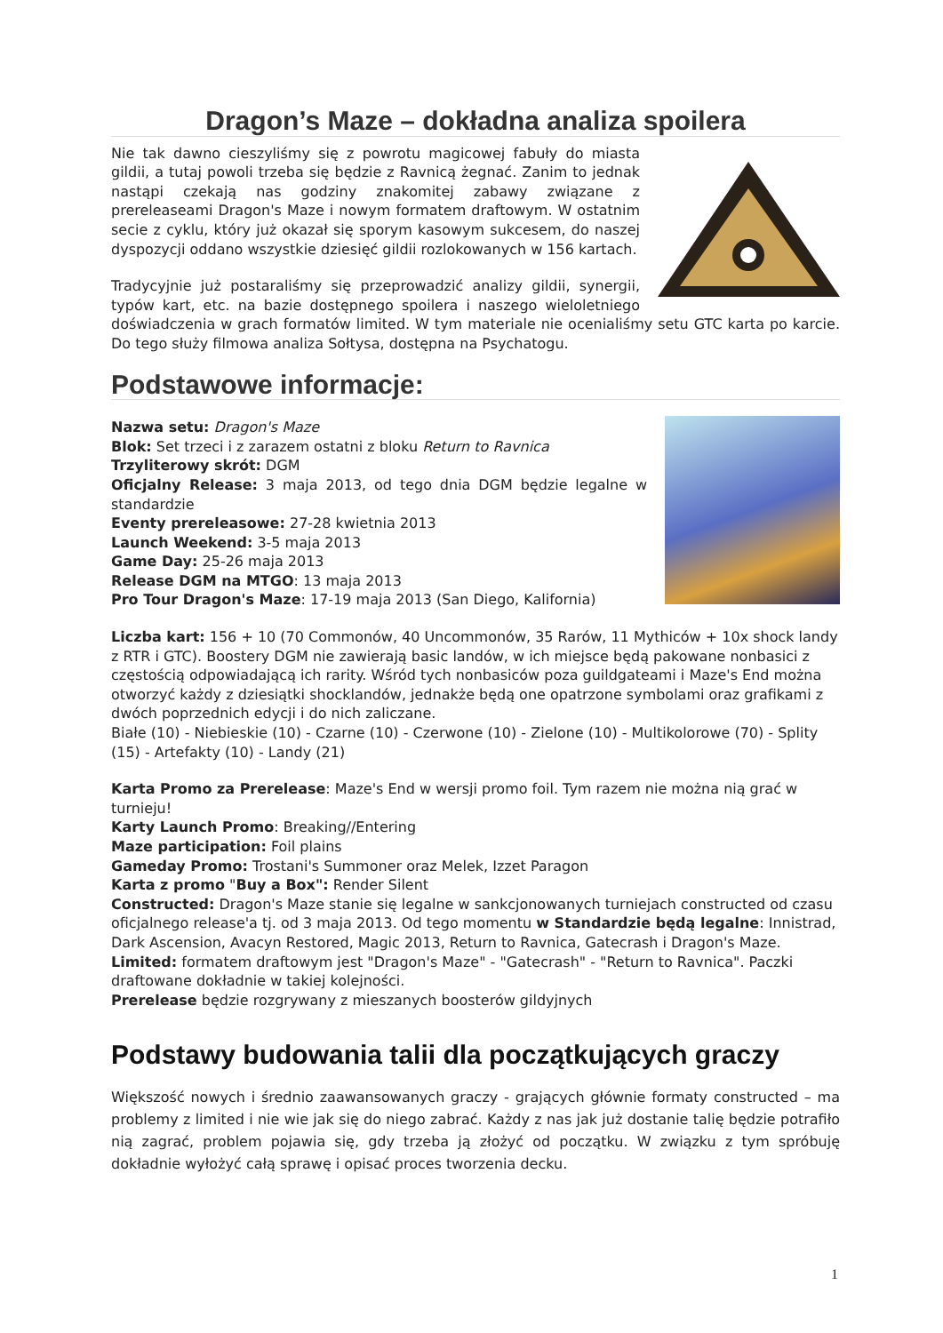Dragon’s Maze – dokładna analiza spoilera
Nie tak dawno cieszyliśmy się z powrotu magicowej fabuły do miasta gildii, a tutaj powoli trzeba się będzie z Ravnicą żegnać. Zanim to jednak nastąpi czekają nas godziny znakomitej zabawy związane z prereleaseami Dragon's Maze i nowym formatem draftowym. W ostatnim secie z cyklu, który już okazał się sporym kasowym sukcesem, do naszej dyspozycji oddano wszystkie dziesięć gildii rozlokowanych w 156 kartach.
Tradycyjnie już postaraliśmy się przeprowadzić analizy gildii, synergii, typów kart, etc. na bazie dostępnego spoilera i naszego wieloletniego doświadczenia w grach formatów limited. W tym materiale nie ocenialiśmy setu GTC karta po karcie. Do tego służy filmowa analiza Sołtysa, dostępna na Psychatogu.
Podstawowe informacje:
Nazwa setu: Dragon's Maze
Blok: Set trzeci i z zarazem ostatni z bloku Return to Ravnica
Trzyliterowy skrót: DGM
Oficjalny Release: 3 maja 2013, od tego dnia DGM będzie legalne w standardzie
Eventy prereleasowe: 27-28 kwietnia 2013
Launch Weekend: 3-5 maja 2013
Game Day: 25-26 maja 2013
Release DGM na MTGO: 13 maja 2013
Pro Tour Dragon's Maze: 17-19 maja 2013 (San Diego, Kalifornia)
Liczba kart: 156 + 10 (70 Commonów, 40 Uncommonów, 35 Rarów, 11 Mythiców + 10x shock landy z RTR i GTC). Boostery DGM nie zawierają basic landów, w ich miejsce będą pakowane nonbasici z częstością odpowiadającą ich rarity. Wśród tych nonbasiców poza guildgateami i Maze's End można otworzyć każdy z dziesiątki shocklandów, jednakże będą one opatrzone symbolami oraz grafikami z dwóch poprzednich edycji i do nich zaliczane.
Białe (10) - Niebieskie (10) - Czarne (10) - Czerwone (10) - Zielone (10) - Multikolorowe (70) - Splity (15) - Artefakty (10) - Landy (21)
Karta Promo za Prerelease: Maze's End w wersji promo foil. Tym razem nie można nią grać w turnieju!
Karty Launch Promo: Breaking//Entering
Maze participation: Foil plains
Gameday Promo: Trostani's Summoner oraz Melek, Izzet Paragon
Karta z promo "Buy a Box": Render Silent
Constructed: Dragon's Maze stanie się legalne w sankcjonowanych turniejach constructed od czasu oficjalnego release'a tj. od 3 maja 2013. Od tego momentu w Standardzie będą legalne: Innistrad, Dark Ascension, Avacyn Restored, Magic 2013, Return to Ravnica, Gatecrash i Dragon's Maze.
Limited: formatem draftowym jest "Dragon's Maze" - "Gatecrash" - "Return to Ravnica". Paczki draftowane dokładnie w takiej kolejności.
Prerelease będzie rozgrywany z mieszanych boosterów gildyjnych
Podstawy budowania talii dla początkujących graczy
Większość nowych i średnio zaawansowanych graczy - grających głównie formaty constructed – ma problemy z limited i nie wie jak się do niego zabrać. Każdy z nas jak już dostanie talię będzie potrafiło nią zagrać, problem pojawia się, gdy trzeba ją złożyć od początku. W związku z tym spróbuję dokładnie wyłożyć całą sprawę i opisać proces tworzenia decku.
1